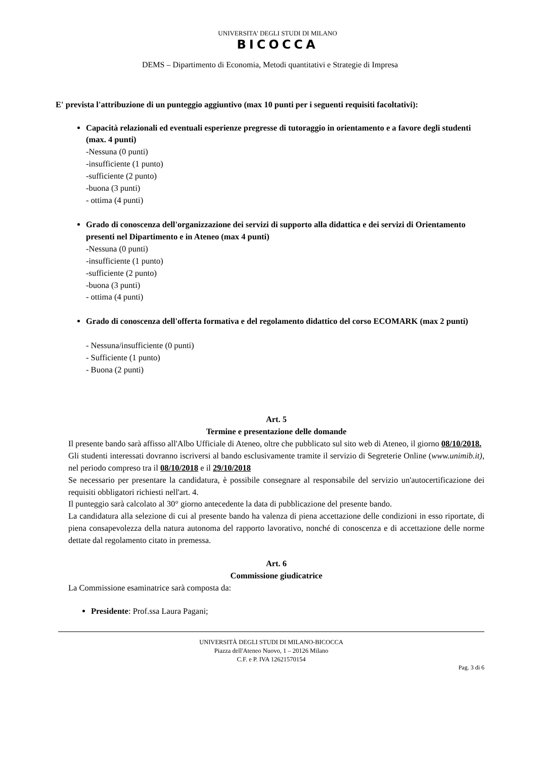UNIVERSITA' DEGLI STUDI DI MILANO
BICOCCA
DEMS – Dipartimento di Economia, Metodi quantitativi e Strategie di Impresa
E' prevista l'attribuzione di un punteggio aggiuntivo (max 10 punti per i seguenti requisiti facoltativi):
Capacità relazionali ed eventuali esperienze pregresse di tutoraggio in orientamento e a favore degli studenti (max. 4 punti)
-Nessuna (0 punti)
-insufficiente (1 punto)
-sufficiente (2 punto)
-buona (3 punti)
- ottima (4 punti)
Grado di conoscenza dell'organizzazione dei servizi di supporto alla didattica e dei servizi di Orientamento presenti nel Dipartimento e in Ateneo (max 4 punti)
-Nessuna (0 punti)
-insufficiente (1 punto)
-sufficiente (2 punto)
-buona (3 punti)
- ottima (4 punti)
Grado di conoscenza dell'offerta formativa e del regolamento didattico del corso ECOMARK (max 2 punti)
- Nessuna/insufficiente (0 punti)
- Sufficiente (1 punto)
- Buona (2 punti)
Art. 5
Termine e presentazione delle domande
Il presente bando sarà affisso all'Albo Ufficiale di Ateneo, oltre che pubblicato sul sito web di Ateneo, il giorno 08/10/2018.
Gli studenti interessati dovranno iscriversi al bando esclusivamente tramite il servizio di Segreterie Online (www.unimib.it), nel periodo compreso tra il 08/10/2018 e il 29/10/2018
Se necessario per presentare la candidatura, è possibile consegnare al responsabile del servizio un'autocertificazione dei requisiti obbligatori richiesti nell'art. 4.
Il punteggio sarà calcolato al 30° giorno antecedente la data di pubblicazione del presente bando.
La candidatura alla selezione di cui al presente bando ha valenza di piena accettazione delle condizioni in esso riportate, di piena consapevolezza della natura autonoma del rapporto lavorativo, nonché di conoscenza e di accettazione delle norme dettate dal regolamento citato in premessa.
Art. 6
Commissione giudicatrice
La Commissione esaminatrice sarà composta da:
Presidente: Prof.ssa Laura Pagani;
UNIVERSITÀ DEGLI STUDI DI MILANO-BICOCCA
Piazza dell'Ateneo Nuovo, 1 – 20126 Milano
C.F. e P. IVA 12621570154
Pag. 3 di 6